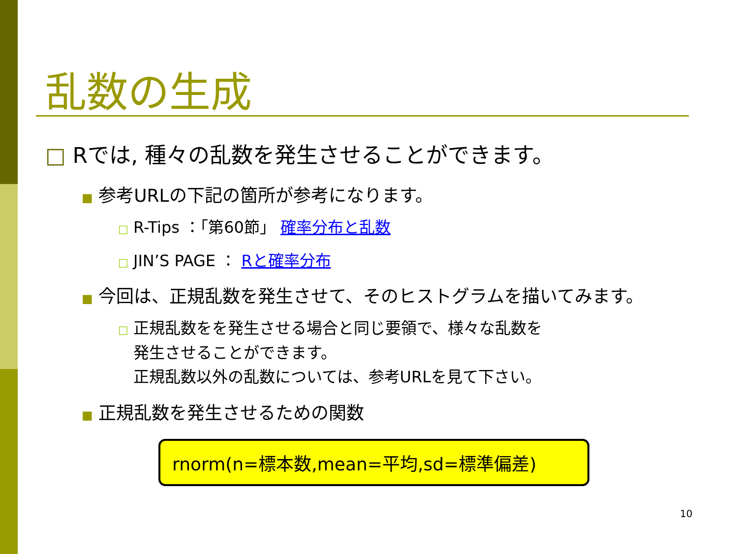乱数の生成
□ Rでは, 種々の乱数を発生させることができます。
■ 参考URLの下記の箇所が参考になります。
□ R-Tips ：「第60節」 確率分布と乱数
□ JIN’S PAGE ： Rと確率分布
■ 今回は、正規乱数を発生させて、そのヒストグラムを描いてみます。
□ 正規乱数をを発生させる場合と同じ要領で、様々な乱数を
発生させることができます。
正規乱数以外の乱数については、参考URLを見て下さい。
■ 正規乱数を発生させるための関数
rnorm(n=標本数,mean=平均,sd=標準偏差)
10